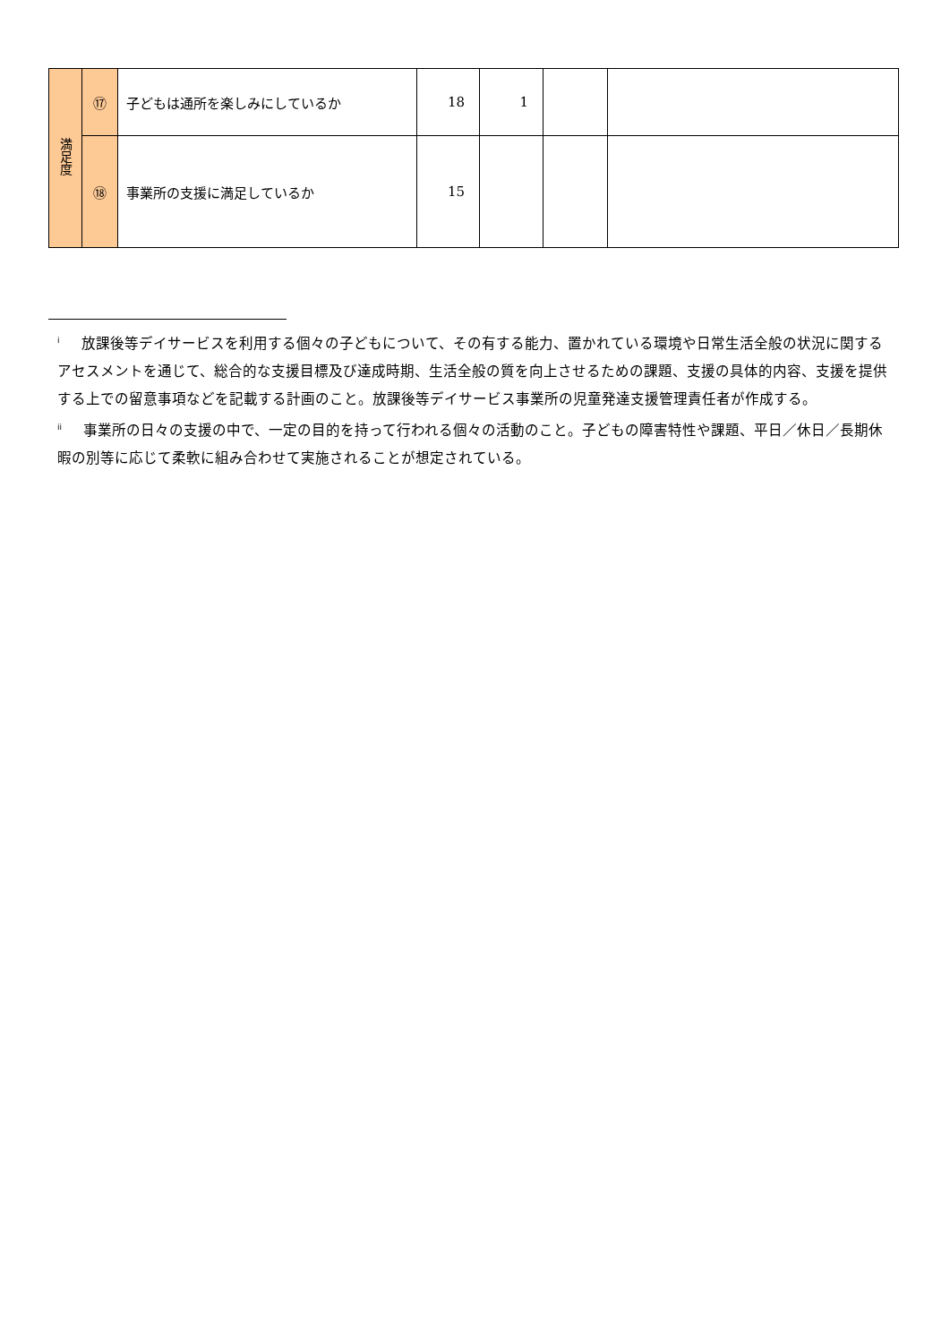| 満足度 | ⑰ | 子どもは通所を楽しみにしているか | 18 | 1 | | |
| | ⑱ | 事業所の支援に満足しているか | 15 | | | |
<sup>i</sup> 放課後等デイサービスを利用する個々の子どもについて、その有する能力、置かれている環境や日常生活全般の状況に関するアセスメントを通じて、総合的な支援目標及び達成時期、生活全般の質を向上させるための課題、支援の具体的内容、支援を提供する上での留意事項などを記載する計画のこと。放課後等デイサービス事業所の児童発達支援管理責任者が作成する。
<sup>ii</sup>事業所の日々の支援の中で、一定の目的を持って行われる個々の活動のこと。子どもの障害特性や課題、平日／休日／長期休暇の別等に応じて柔軟に組み合わせて実施されることが想定されている。